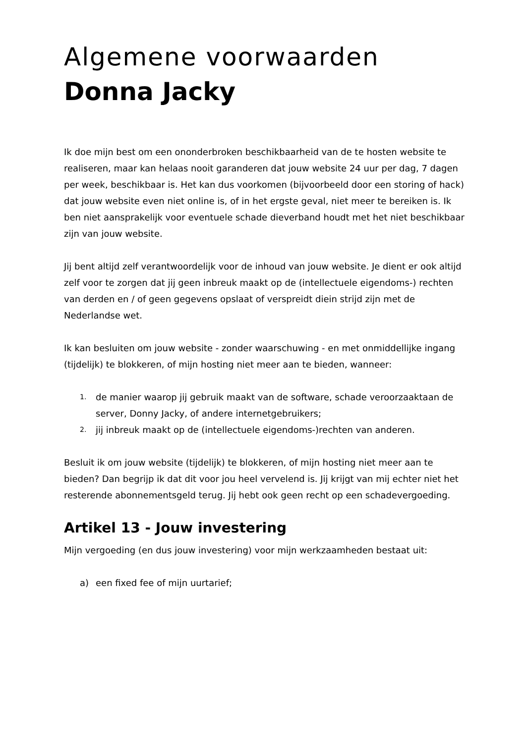Algemene voorwaarden
Donna Jacky
Ik doe mijn best om een ononderbroken beschikbaarheid van de te hosten website te realiseren, maar kan helaas nooit garanderen dat jouw website 24 uur per dag, 7 dagen per week, beschikbaar is. Het kan dus voorkomen (bijvoorbeeld door een storing of hack) dat jouw website even niet online is, of in het ergste geval, niet meer te bereiken is. Ik ben niet aansprakelijk voor eventuele schade dieverband houdt met het niet beschikbaar zijn van jouw website.
Jij bent altijd zelf verantwoordelijk voor de inhoud van jouw website. Je dient er ook altijd zelf voor te zorgen dat jij geen inbreuk maakt op de (intellectuele eigendoms-) rechten van derden en / of geen gegevens opslaat of verspreidt diein strijd zijn met de Nederlandse wet.
Ik kan besluiten om jouw website - zonder waarschuwing - en met onmiddellijke ingang (tijdelijk) te blokkeren, of mijn hosting niet meer aan te bieden, wanneer:
1. de manier waarop jij gebruik maakt van de software, schade veroorzaaktaan de server, Donny Jacky, of andere internetgebruikers;
2. jij inbreuk maakt op de (intellectuele eigendoms-)rechten van anderen.
Besluit ik om jouw website (tijdelijk) te blokkeren, of mijn hosting niet meer aan te bieden? Dan begrijp ik dat dit voor jou heel vervelend is. Jij krijgt van mij echter niet het resterende abonnementsgeld terug. Jij hebt ook geen recht op een schadevergoeding.
Artikel 13 - Jouw investering
Mijn vergoeding (en dus jouw investering) voor mijn werkzaamheden bestaat uit:
a) een fixed fee of mijn uurtarief;